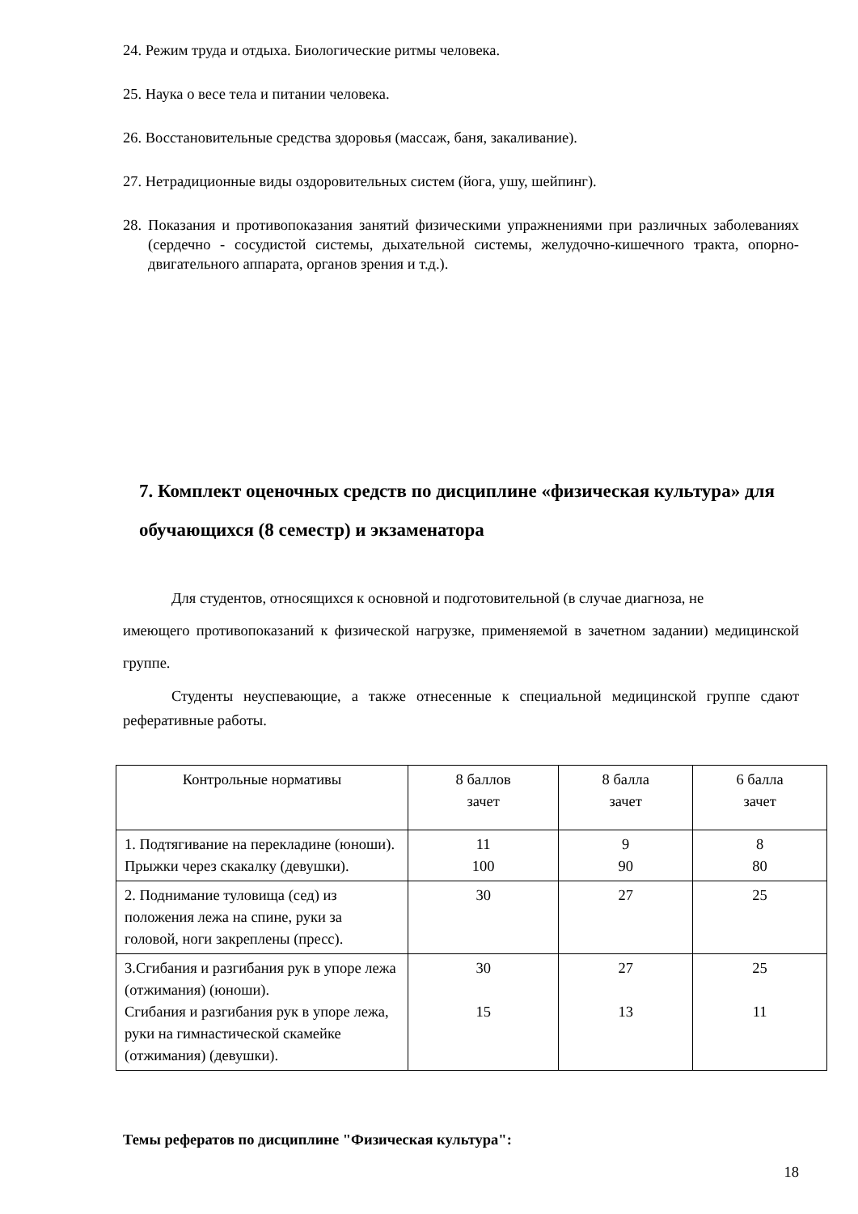24. Режим труда и отдыха. Биологические ритмы человека.
25. Наука о весе тела и питании человека.
26. Восстановительные средства здоровья (массаж, баня, закаливание).
27. Нетрадиционные виды оздоровительных систем (йога, ушу, шейпинг).
28. Показания и противопоказания занятий физическими упражнениями при различных заболеваниях (сердечно - сосудистой системы, дыхательной системы, желудочно-кишечного тракта, опорно-двигательного аппарата, органов зрения и т.д.).
7. Комплект оценочных средств по дисциплине «физическая культура» для обучающихся (8 семестр) и экзаменатора
Для студентов, относящихся к основной и подготовительной (в случае диагноза, не
имеющего противопоказаний к физической нагрузке, применяемой в зачетном задании) медицинской группе.
Студенты неуспевающие, а также отнесенные к специальной медицинской группе сдают реферативные работы.
| Контрольные нормативы | 8 баллов зачет | 8 балла зачет | 6 балла зачет |
| 1. Подтягивание на перекладине (юноши). Прыжки через скакалку (девушки). | 11 100 | 9 90 | 8 80 |
| 2. Поднимание туловища (сед) из положения лежа на спине, руки за головой, ноги закреплены (пресс). | 30 | 27 | 25 |
| 3.Сгибания и разгибания рук в упоре лежа (отжимания) (юноши). Сгибания и разгибания рук в упоре лежа, руки на гимнастической скамейке (отжимания) (девушки). | 30 15 | 27 13 | 25 11 |
Темы рефератов по дисциплине "Физическая культура":
18